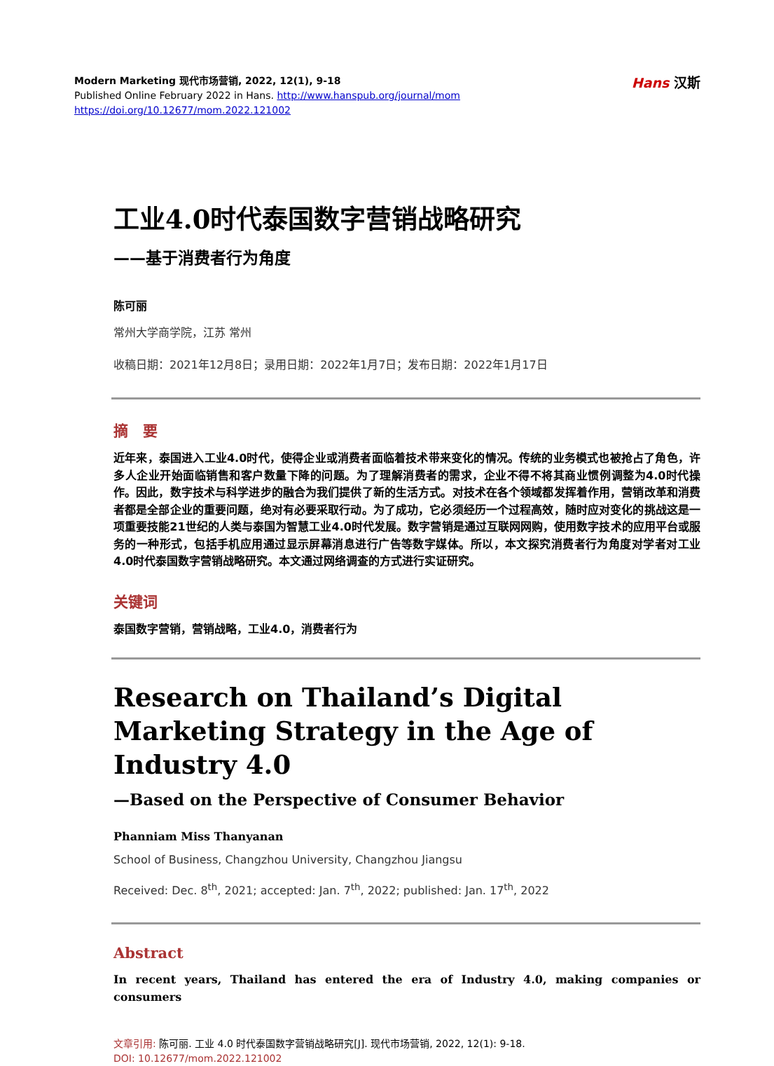Modern Marketing 现代市场营销, 2022, 12(1), 9-18
Published Online February 2022 in Hans. http://www.hanspub.org/journal/mom
https://doi.org/10.12677/mom.2022.121002
Hans 汉斯
工业4.0时代泰国数字营销战略研究
——基于消费者行为角度
陈可丽
常州大学商学院，江苏 常州
收稿日期：2021年12月8日；录用日期：2022年1月7日；发布日期：2022年1月17日
摘　要
近年来，泰国进入工业4.0时代，使得企业或消费者面临着技术带来变化的情况。传统的业务模式也被抢占了角色，许多人企业开始面临销售和客户数量下降的问题。为了理解消费者的需求，企业不得不将其商业惯例调整为4.0时代操作。因此，数字技术与科学进步的融合为我们提供了新的生活方式。对技术在各个领域都发挥着作用，营销改革和消费者都是全部企业的重要问题，绝对有必要采取行动。为了成功，它必须经历一个过程高效，随时应对变化的挑战这是一项重要技能21世纪的人类与泰国为智慧工业4.0时代发展。数字营销是通过互联网网购，使用数字技术的应用平台或服务的一种形式，包括手机应用通过显示屏幕消息进行广告等数字媒体。所以，本文探究消费者行为角度对学者对工业4.0时代泰国数字营销战略研究。本文通过网络调查的方式进行实证研究。
关键词
泰国数字营销，营销战略，工业4.0，消费者行为
Research on Thailand’s Digital Marketing Strategy in the Age of Industry 4.0
—Based on the Perspective of Consumer Behavior
Phanniam Miss Thanyanan
School of Business, Changzhou University, Changzhou Jiangsu
Received: Dec. 8<sup>th</sup>, 2021; accepted: Jan. 7<sup>th</sup>, 2022; published: Jan. 17<sup>th</sup>, 2022
Abstract
In recent years, Thailand has entered the era of Industry 4.0, making companies or consumers
文章引用: 陈可丽. 工业 4.0 时代泰国数字营销战略研究[J]. 现代市场营销, 2022, 12(1): 9-18.
DOI: 10.12677/mom.2022.121002